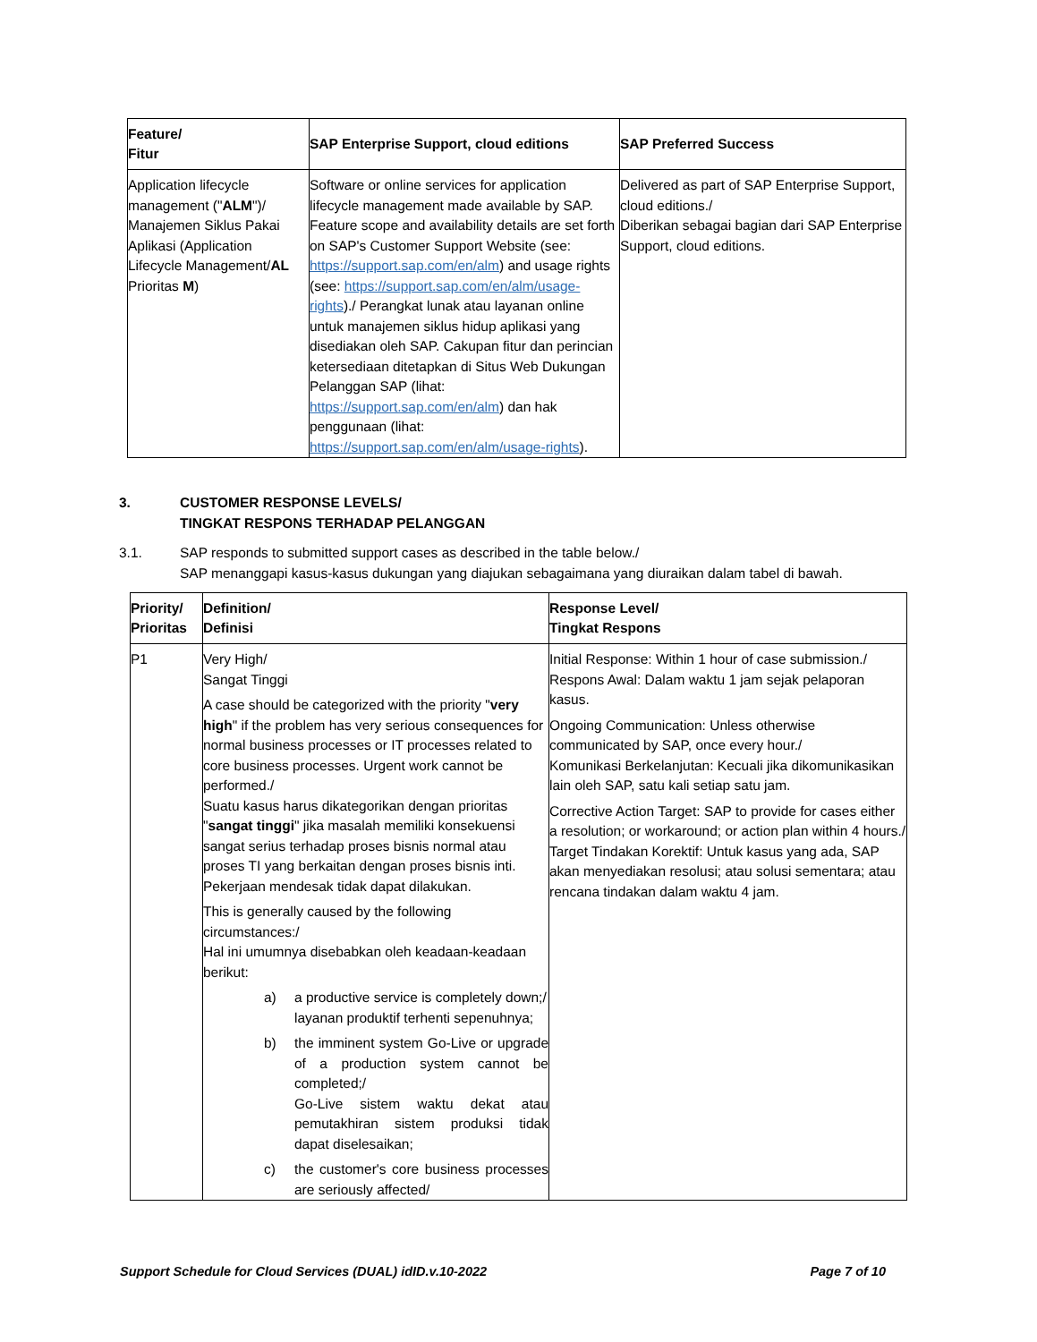| Feature/ Fitur | SAP Enterprise Support, cloud editions | SAP Preferred Success |
| --- | --- | --- |
| Application lifecycle management (" ALM ")/ Manajemen Siklus Pakai Aplikasi (Application Lifecycle Management/ AL Prioritas M ) | Software or online services for application lifecycle management made available by SAP. Feature scope and availability details are set forth on SAP's Customer Support Website (see: https://support.sap.com/en/alm ) and usage rights (see: https://support.sap.com/en/alm/usage-rights )./ Perangkat lunak atau layanan online untuk manajemen siklus hidup aplikasi yang disediakan oleh SAP. Cakupan fitur dan perincian ketersediaan ditetapkan di Situs Web Dukungan Pelanggan SAP (lihat: https://support.sap.com/en/alm ) dan hak penggunaan (lihat: https://support.sap.com/en/alm/usage-rights ). | Delivered as part of SAP Enterprise Support, cloud editions./ Diberikan sebagai bagian dari SAP Enterprise Support, cloud editions. |
3. CUSTOMER RESPONSE LEVELS/
TINGKAT RESPONS TERHADAP PELANGGAN
3.1. SAP responds to submitted support cases as described in the table below./
SAP menanggapi kasus-kasus dukungan yang diajukan sebagaimana yang diuraikan dalam tabel di bawah.
| Priority/ Prioritas | Definition/ Definisi | Response Level/ Tingkat Respons |
| --- | --- | --- |
| P1 | Very High/ Sangat Tinggi A case should be categorized with the priority " very high " if the problem has very serious consequences for normal business processes or IT processes related to core business processes. Urgent work cannot be performed./ Suatu kasus harus dikategorikan dengan prioritas " sangat tinggi " jika masalah memiliki konsekuensi sangat serius terhadap proses bisnis normal atau proses TI yang berkaitan dengan proses bisnis inti. Pekerjaan mendesak tidak dapat dilakukan. This is generally caused by the following circumstances:/ Hal ini umumnya disebabkan oleh keadaan-keadaan berikut: a) a productive service is completely down;/ layanan produktif terhenti sepenuhnya; b) the imminent system Go-Live or upgrade of a production system cannot be completed;/ Go-Live sistem waktu dekat atau pemutakhiran sistem produksi tidak dapat diselesaikan; c) the customer's core business processes are seriously affected/ | Initial Response: Within 1 hour of case submission./ Respons Awal: Dalam waktu 1 jam sejak pelaporan kasus. Ongoing Communication: Unless otherwise communicated by SAP, once every hour./ Komunikasi Berkelanjutan: Kecuali jika dikomunikasikan lain oleh SAP, satu kali setiap satu jam. Corrective Action Target: SAP to provide for cases either a resolution; or workaround; or action plan within 4 hours./ Target Tindakan Korektif: Untuk kasus yang ada, SAP akan menyediakan resolusi; atau solusi sementara; atau rencana tindakan dalam waktu 4 jam. |
Support Schedule for Cloud Services (DUAL) idID.v.10-2022 Page 7 of 10